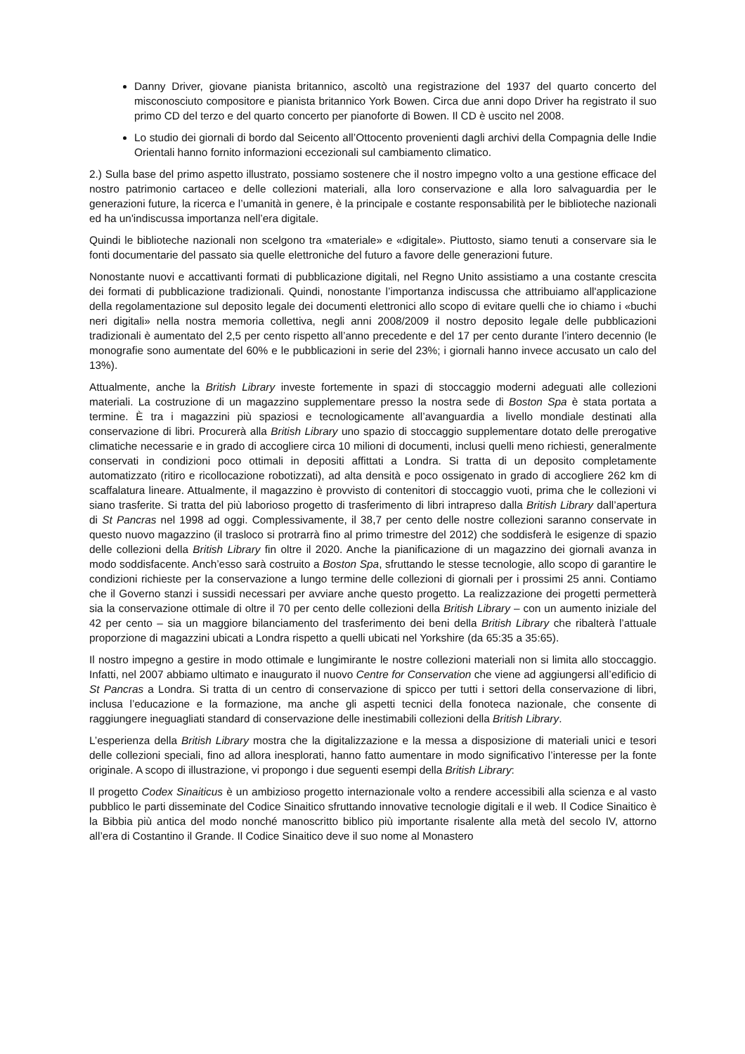Danny Driver, giovane pianista britannico, ascoltò una registrazione del 1937 del quarto concerto del misconosciuto compositore e pianista britannico York Bowen. Circa due anni dopo Driver ha registrato il suo primo CD del terzo e del quarto concerto per pianoforte di Bowen. Il CD è uscito nel 2008.
Lo studio dei giornali di bordo dal Seicento all’Ottocento provenienti dagli archivi della Compagnia delle Indie Orientali hanno fornito informazioni eccezionali sul cambiamento climatico.
2.) Sulla base del primo aspetto illustrato, possiamo sostenere che il nostro impegno volto a una gestione efficace del nostro patrimonio cartaceo e delle collezioni materiali, alla loro conservazione e alla loro salvaguardia per le generazioni future, la ricerca e l’umanità in genere, è la principale e costante responsabilità per le biblioteche nazionali ed ha un'indiscussa importanza nell’era digitale.
Quindi le biblioteche nazionali non scelgono tra «materiale» e «digitale». Piuttosto, siamo tenuti a conservare sia le fonti documentarie del passato sia quelle elettroniche del futuro a favore delle generazioni future.
Nonostante nuovi e accattivanti formati di pubblicazione digitali, nel Regno Unito assistiamo a una costante crescita dei formati di pubblicazione tradizionali. Quindi, nonostante l’importanza indiscussa che attribuiamo all'applicazione della regolamentazione sul deposito legale dei documenti elettronici allo scopo di evitare quelli che io chiamo i «buchi neri digitali» nella nostra memoria collettiva, negli anni 2008/2009 il nostro deposito legale delle pubblicazioni tradizionali è aumentato del 2,5 per cento rispetto all’anno precedente e del 17 per cento durante l’intero decennio (le monografie sono aumentate del 60% e le pubblicazioni in serie del 23%; i giornali hanno invece accusato un calo del 13%).
Attualmente, anche la British Library investe fortemente in spazi di stoccaggio moderni adeguati alle collezioni materiali. La costruzione di un magazzino supplementare presso la nostra sede di Boston Spa è stata portata a termine. È tra i magazzini più spaziosi e tecnologicamente all’avanguardia a livello mondiale destinati alla conservazione di libri. Procurerà alla British Library uno spazio di stoccaggio supplementare dotato delle prerogative climatiche necessarie e in grado di accogliere circa 10 milioni di documenti, inclusi quelli meno richiesti, generalmente conservati in condizioni poco ottimali in depositi affittati a Londra. Si tratta di un deposito completamente automatizzato (ritiro e ricollocazione robotizzati), ad alta densità e poco ossigenato in grado di accogliere 262 km di scaffalatura lineare. Attualmente, il magazzino è provvisto di contenitori di stoccaggio vuoti, prima che le collezioni vi siano trasferite. Si tratta del più laborioso progetto di trasferimento di libri intrapreso dalla British Library dall’apertura di St Pancras nel 1998 ad oggi. Complessivamente, il 38,7 per cento delle nostre collezioni saranno conservate in questo nuovo magazzino (il trasloco si protrarrà fino al primo trimestre del 2012) che soddisferà le esigenze di spazio delle collezioni della British Library fin oltre il 2020. Anche la pianificazione di un magazzino dei giornali avanza in modo soddisfacente. Anch’esso sarà costruito a Boston Spa, sfruttando le stesse tecnologie, allo scopo di garantire le condizioni richieste per la conservazione a lungo termine delle collezioni di giornali per i prossimi 25 anni. Contiamo che il Governo stanzi i sussidi necessari per avviare anche questo progetto. La realizzazione dei progetti permetterà sia la conservazione ottimale di oltre il 70 per cento delle collezioni della British Library – con un aumento iniziale del 42 per cento – sia un maggiore bilanciamento del trasferimento dei beni della British Library che ribalterà l’attuale proporzione di magazzini ubicati a Londra rispetto a quelli ubicati nel Yorkshire (da 65:35 a 35:65).
Il nostro impegno a gestire in modo ottimale e lungimirante le nostre collezioni materiali non si limita allo stoccaggio. Infatti, nel 2007 abbiamo ultimato e inaugurato il nuovo Centre for Conservation che viene ad aggiungersi all’edificio di St Pancras a Londra. Si tratta di un centro di conservazione di spicco per tutti i settori della conservazione di libri, inclusa l’educazione e la formazione, ma anche gli aspetti tecnici della fonoteca nazionale, che consente di raggiungere ineguagliati standard di conservazione delle inestimabili collezioni della British Library.
L’esperienza della British Library mostra che la digitalizzazione e la messa a disposizione di materiali unici e tesori delle collezioni speciali, fino ad allora inesplorati, hanno fatto aumentare in modo significativo l’interesse per la fonte originale. A scopo di illustrazione, vi propongo i due seguenti esempi della British Library:
Il progetto Codex Sinaiticus è un ambizioso progetto internazionale volto a rendere accessibili alla scienza e al vasto pubblico le parti disseminate del Codice Sinaitico sfruttando innovative tecnologie digitali e il web. Il Codice Sinaitico è la Bibbia più antica del modo nonché manoscritto biblico più importante risalente alla metà del secolo IV, attorno all’era di Costantino il Grande. Il Codice Sinaitico deve il suo nome al Monastero